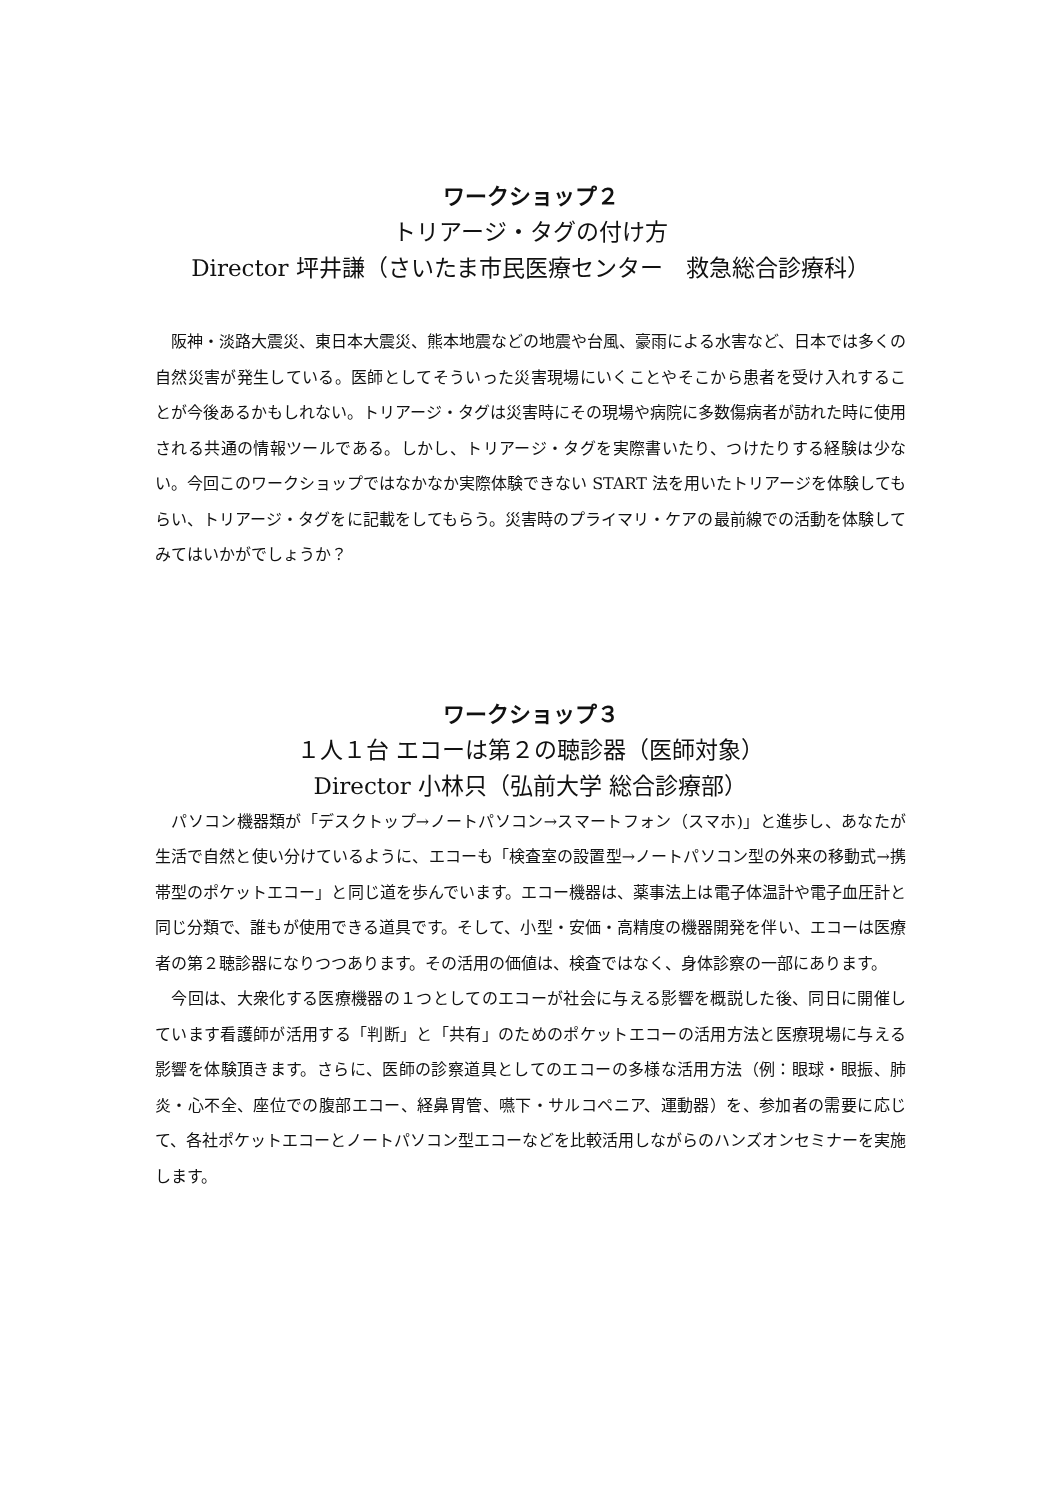ワークショップ２
トリアージ・タグの付け方
Director 坪井謙（さいたま市民医療センター　救急総合診療科）
　阪神・淡路大震災、東日本大震災、熊本地震などの地震や台風、豪雨による水害など、日本では多くの自然災害が発生している。医師としてそういった災害現場にいくことやそこから患者を受け入れすることが今後あるかもしれない。トリアージ・タグは災害時にその現場や病院に多数傷病者が訪れた時に使用される共通の情報ツールである。しかし、トリアージ・タグを実際書いたり、つけたりする経験は少ない。今回このワークショップではなかなか実際体験できない START 法を用いたトリアージを体験してもらい、トリアージ・タグをに記載をしてもらう。災害時のプライマリ・ケアの最前線での活動を体験してみてはいかがでしょうか？
ワークショップ３
１人１台 エコーは第２の聴診器（医師対象）
Director 小林只（弘前大学 総合診療部）
　パソコン機器類が「デスクトップ→ノートパソコン→スマートフォン（スマホ)」と進歩し、あなたが生活で自然と使い分けているように、エコーも「検査室の設置型→ノートパソコン型の外来の移動式→携帯型のポケットエコー」と同じ道を歩んでいます。エコー機器は、薬事法上は電子体温計や電子血圧計と同じ分類で、誰もが使用できる道具です。そして、小型・安価・高精度の機器開発を伴い、エコーは医療者の第２聴診器になりつつあります。その活用の価値は、検査ではなく、身体診察の一部にあります。
　今回は、大衆化する医療機器の１つとしてのエコーが社会に与える影響を概説した後、同日に開催しています看護師が活用する「判断」と「共有」のためのポケットエコーの活用方法と医療現場に与える影響を体験頂きます。さらに、医師の診察道具としてのエコーの多様な活用方法（例：眼球・眼振、肺炎・心不全、座位での腹部エコー、経鼻胃管、嚥下・サルコペニア、運動器）を、参加者の需要に応じて、各社ポケットエコーとノートパソコン型エコーなどを比較活用しながらのハンズオンセミナーを実施します。